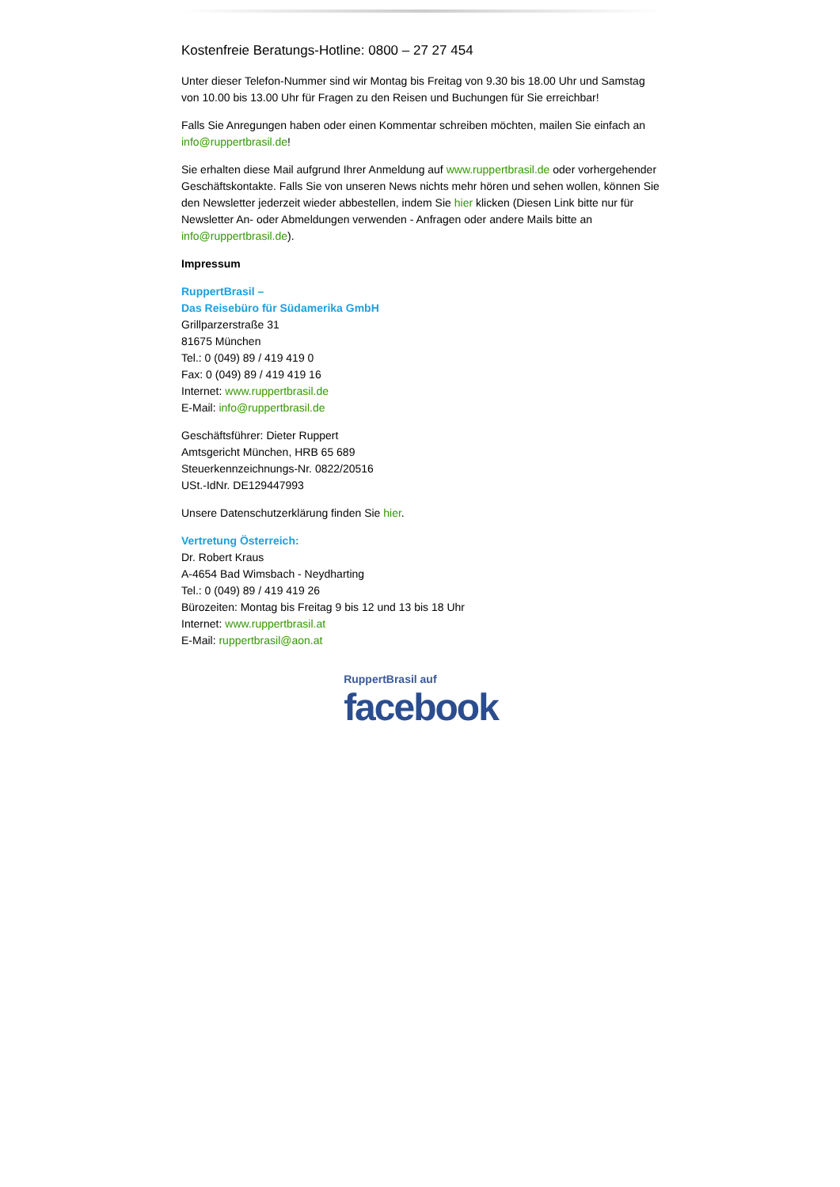Kostenfreie Beratungs-Hotline: 0800 – 27 27 454
Unter dieser Telefon-Nummer sind wir Montag bis Freitag von 9.30 bis 18.00 Uhr und Samstag von 10.00 bis 13.00 Uhr für Fragen zu den Reisen und Buchungen für Sie erreichbar!
Falls Sie Anregungen haben oder einen Kommentar schreiben möchten, mailen Sie einfach an info@ruppertbrasil.de!
Sie erhalten diese Mail aufgrund Ihrer Anmeldung auf www.ruppertbrasil.de oder vorhergehender Geschäftskontakte. Falls Sie von unseren News nichts mehr hören und sehen wollen, können Sie den Newsletter jederzeit wieder abbestellen, indem Sie hier klicken (Diesen Link bitte nur für Newsletter An- oder Abmeldungen verwenden - Anfragen oder andere Mails bitte an info@ruppertbrasil.de).
Impressum
RuppertBrasil –
Das Reisebüro für Südamerika GmbH
Grillparzerstraße 31
81675 München
Tel.: 0 (049) 89 / 419 419 0
Fax: 0 (049) 89 / 419 419 16
Internet: www.ruppertbrasil.de
E-Mail: info@ruppertbrasil.de
Geschäftsführer: Dieter Ruppert
Amtsgericht München, HRB 65 689
Steuerkennzeichnungs-Nr. 0822/20516
USt.-IdNr. DE129447993
Unsere Datenschutzerklärung finden Sie hier.
Vertretung Österreich:
Dr. Robert Kraus
A-4654 Bad Wimsbach - Neydharting
Tel.: 0 (049) 89 / 419 419 26
Bürozeiten: Montag bis Freitag 9 bis 12 und 13 bis 18 Uhr
Internet: www.ruppertbrasil.at
E-Mail: ruppertbrasil@aon.at
RuppertBrasil auf
facebook